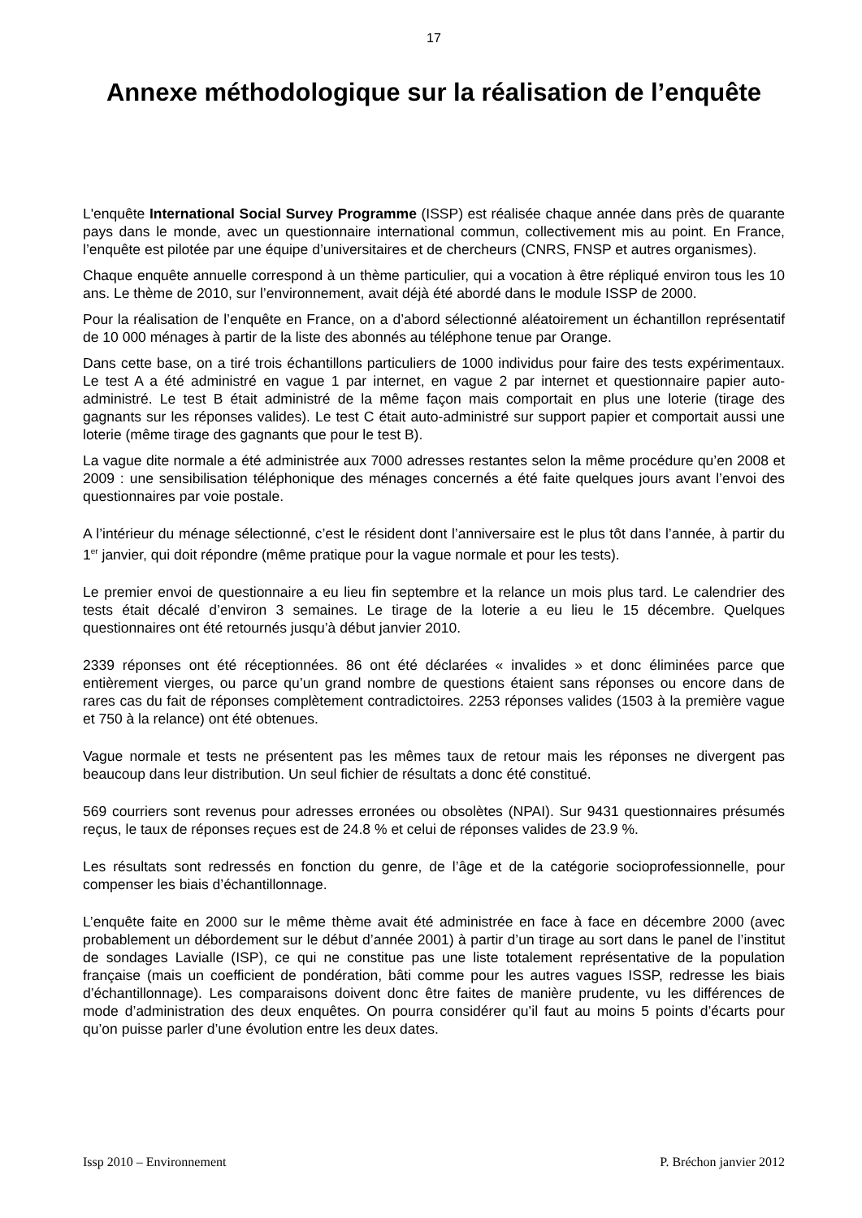17
Annexe méthodologique sur la réalisation de l’enquête
L'enquête International Social Survey Programme (ISSP) est réalisée chaque année dans près de quarante pays dans le monde, avec un questionnaire international commun, collectivement mis au point. En France, l’enquête est pilotée par une équipe d’universitaires et de chercheurs (CNRS, FNSP et autres organismes).
Chaque enquête annuelle correspond à un thème particulier, qui a vocation à être répliqué environ tous les 10 ans. Le thème de 2010, sur l’environnement, avait déjà été abordé dans le module ISSP de 2000.
Pour la réalisation de l’enquête en France, on a d’abord sélectionné aléatoirement un échantillon représentatif de 10 000 ménages à partir de la liste des abonnés au téléphone tenue par Orange.
Dans cette base, on a tiré trois échantillons particuliers de 1000 individus pour faire des tests expérimentaux. Le test A a été administré en vague 1 par internet, en vague 2 par internet et questionnaire papier auto-administré. Le test B était administré de la même façon mais comportait en plus une loterie (tirage des gagnants sur les réponses valides). Le test C était auto-administré sur support papier et comportait aussi une loterie (même tirage des gagnants que pour le test B).
La vague dite normale a été administrée aux 7000 adresses restantes selon la même procédure qu’en 2008 et 2009 : une sensibilisation téléphonique des ménages concernés a été faite quelques jours avant l’envoi des questionnaires par voie postale.
A l’intérieur du ménage sélectionné, c’est le résident dont l’anniversaire est le plus tôt dans l’année, à partir du 1<sup>er</sup> janvier, qui doit répondre (même pratique pour la vague normale et pour les tests).
Le premier envoi de questionnaire a eu lieu fin septembre et la relance un mois plus tard. Le calendrier des tests était décalé d’environ 3 semaines. Le tirage de la loterie a eu lieu le 15 décembre. Quelques questionnaires ont été retournés jusqu’à début janvier 2010.
2339 réponses ont été réceptionnées. 86 ont été déclarées « invalides » et donc éliminées parce que entièrement vierges, ou parce qu’un grand nombre de questions étaient sans réponses ou encore dans de rares cas du fait de réponses complètement contradictoires. 2253 réponses valides (1503 à la première vague et 750 à la relance) ont été obtenues.
Vague normale et tests ne présentent pas les mêmes taux de retour mais les réponses ne divergent pas beaucoup dans leur distribution. Un seul fichier de résultats a donc été constitué.
569 courriers sont revenus pour adresses erronées ou obsolètes (NPAI). Sur 9431 questionnaires présumés reçus, le taux de réponses reçues est de 24.8 % et celui de réponses valides de 23.9 %.
Les résultats sont redressés en fonction du genre, de l’âge et de la catégorie socioprofessionnelle, pour compenser les biais d’échantillonnage.
L’enquête faite en 2000 sur le même thème avait été administrée en face à face en décembre 2000 (avec probablement un débordement sur le début d’année 2001) à partir d’un tirage au sort dans le panel de l’institut de sondages Lavialle (ISP), ce qui ne constitue pas une liste totalement représentative de la population française (mais un coefficient de pondération, bâti comme pour les autres vagues ISSP, redresse les biais d’échantillonnage). Les comparaisons doivent donc être faites de manière prudente, vu les différences de mode d’administration des deux enquêtes. On pourra considérer qu’il faut au moins 5 points d’écarts pour qu’on puisse parler d’une évolution entre les deux dates.
Issp 2010 – Environnement P. Bréchon janvier 2012